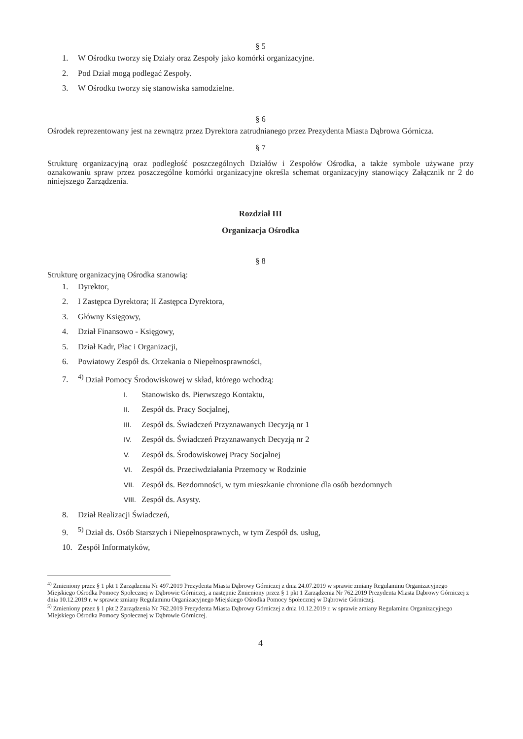§ 5
1. W Ośrodku tworzy się Działy oraz Zespoły jako komórki organizacyjne.
2. Pod Dział mogą podlegać Zespoły.
3. W Ośrodku tworzy się stanowiska samodzielne.
§ 6
Ośrodek reprezentowany jest na zewnątrz przez Dyrektora zatrudnianego przez Prezydenta Miasta Dąbrowa Górnicza.
§ 7
Strukturę organizacyjną oraz podległość poszczególnych Działów i Zespołów Ośrodka, a także symbole używane przy oznakowaniu spraw przez poszczególne komórki organizacyjne określa schemat organizacyjny stanowiący Załącznik nr 2 do niniejszego Zarządzenia.
Rozdział III
Organizacja Ośrodka
§ 8
Strukturę organizacyjną Ośrodka stanowią:
1. Dyrektor,
2. I Zastępca Dyrektora; II Zastępca Dyrektora,
3. Główny Księgowy,
4. Dział Finansowo - Księgowy,
5. Dział Kadr, Płac i Organizacji,
6. Powiatowy Zespół ds. Orzekania o Niepełnosprawności,
7.<sup>4)</sup> Dział Pomocy Środowiskowej w skład, którego wchodzą:
I. Stanowisko ds. Pierwszego Kontaktu,
II. Zespół ds. Pracy Socjalnej,
III. Zespół ds. Świadczeń Przyznawanych Decyzją nr 1
IV. Zespół ds. Świadczeń Przyznawanych Decyzją nr 2
V. Zespół ds. Środowiskowej Pracy Socjalnej
VI. Zespół ds. Przeciwdziałania Przemocy w Rodzinie
VII. Zespół ds. Bezdomności, w tym mieszkanie chronione dla osób bezdomnych
VIII. Zespół ds. Asysty.
8. Dział Realizacji Świadczeń,
9.<sup>5)</sup> Dział ds. Osób Starszych i Niepełnosprawnych, w tym Zespół ds. usług,
10. Zespół Informatyków,
<sup>4)</sup> Zmieniony przez § 1 pkt 1 Zarządzenia Nr 497.2019 Prezydenta Miasta Dąbrowy Górniczej z dnia 24.07.2019 w sprawie zmiany Regulaminu Organizacyjnego Miejskiego Ośrodka Pomocy Społecznej w Dąbrowie Górniczej, a następnie Zmieniony przez § 1 pkt 1 Zarządzenia Nr 762.2019 Prezydenta Miasta Dąbrowy Górniczej z dnia 10.12.2019 r. w sprawie zmiany Regulaminu Organizacyjnego Miejskiego Ośrodka Pomocy Społecznej w Dąbrowie Górniczej.
<sup>5)</sup> Zmieniony przez § 1 pkt 2 Zarządzenia Nr 762.2019 Prezydenta Miasta Dąbrowy Górniczej z dnia 10.12.2019 r. w sprawie zmiany Regulaminu Organizacyjnego Miejskiego Ośrodka Pomocy Społecznej w Dąbrowie Górniczej.
4